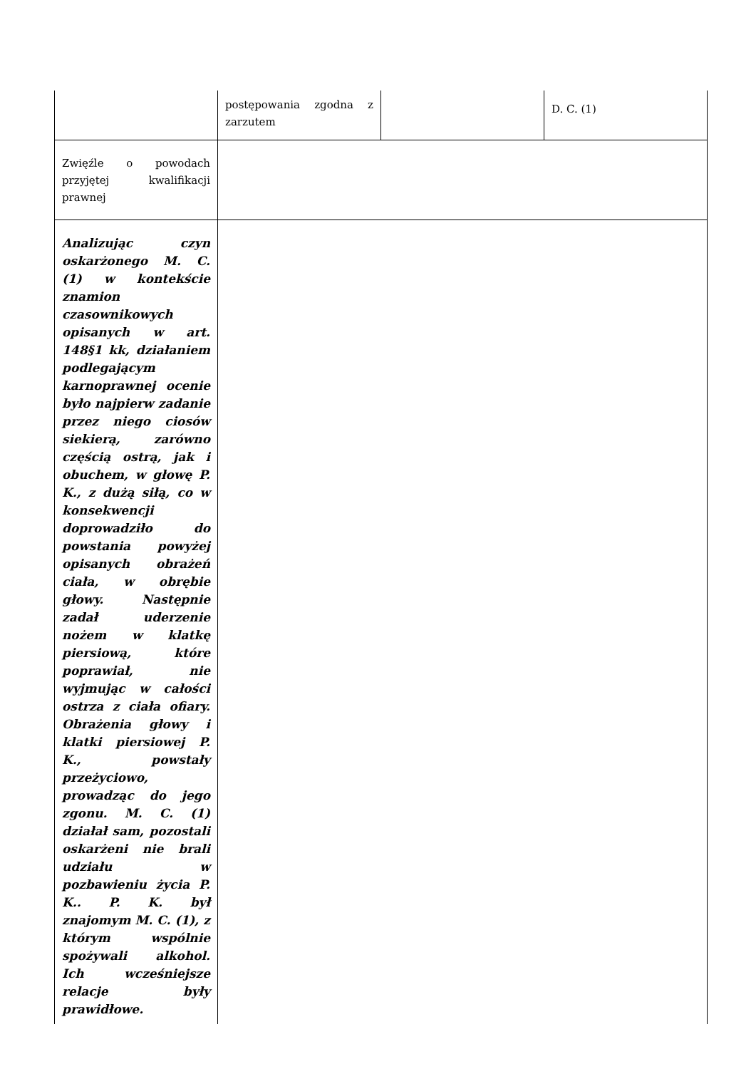| | postępowania zgodna z zarzutem | | D. C. (1) |
| Zwięźle o powodach przyjętej kwalifikacji prawnej | | | |
| Analizując czyn oskarżonego M. C. (1) w kontekście znamion czasownikowych opisanych w art. 148§1 kk, działaniem podlegającym karnoprawnej ocenie było najpierw zadanie przez niego ciosów siekierą, zarówno częścią ostrą, jak i obuchem, w głowę P. K., z dużą siłą, co w konsekwencji doprowadziło do powstania powyżej opisanych obrażeń ciała, w obrębie głowy. Następnie zadał uderzenie nożem w klatkę piersiową, które poprawiał, nie wyjmując w całości ostrza z ciała ofiary. Obrażenia głowy i klatki piersiowej P. K., powstały przeżyciowo, prowadząc do jego zgonu. M. C. (1) działał sam, pozostali oskarżeni nie brali udziału w pozbawieniu życia P. K.. P. K. był znajomym M. C. (1), z którym wspólnie spożywali alkohol. Ich wcześniejsze relacje były prawidłowe. | | | |